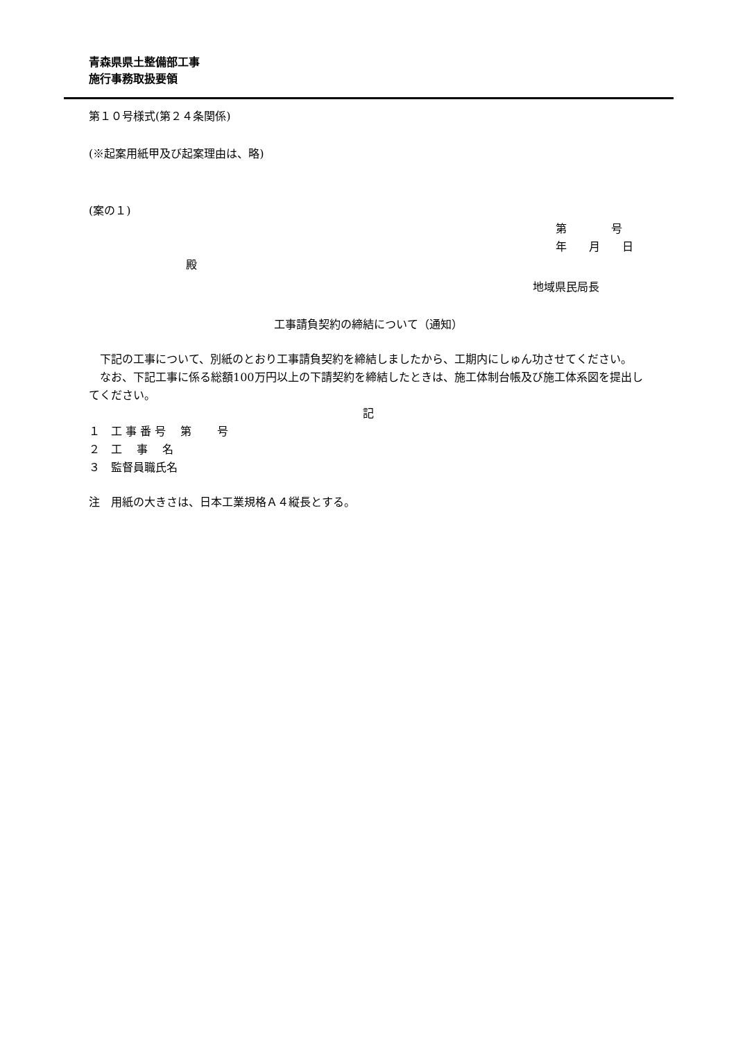青森県県土整備部工事
施行事務取扱要領
第１０号様式(第２４条関係)
(※起案用紙甲及び起案理由は、略)
(案の１)
第　　　　号
年　　月　　日
殿
地域県民局長
工事請負契約の締結について（通知）
下記の工事について、別紙のとおり工事請負契約を締結しましたから、工期内にしゅん功させてください。
なお、下記工事に係る総額100万円以上の下請契約を締結したときは、施工体制台帳及び施工体系図を提出してください。
記
１　工 事 番 号　 第　　 号
２　工　 事　 名
３　監督員職氏名
注　用紙の大きさは、日本工業規格Ａ４縦長とする。